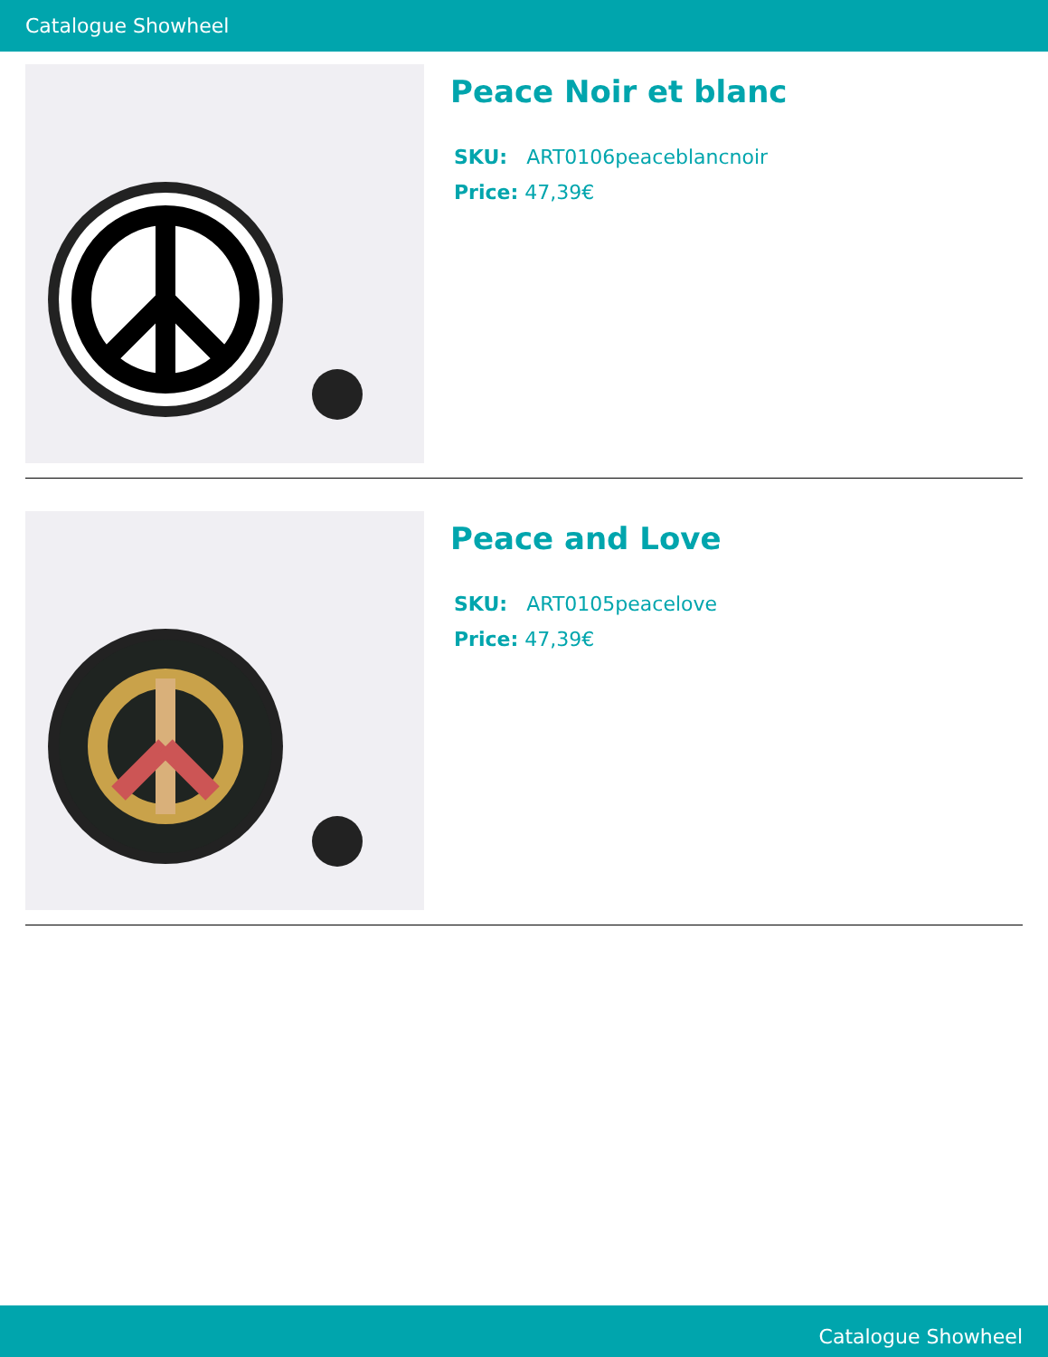Catalogue Showheel
Peace Noir et blanc
SKU: ART0106peaceblancnoir
Price: 47,39€
Peace and Love
SKU: ART0105peacelove
Price: 47,39€
Catalogue Showheel